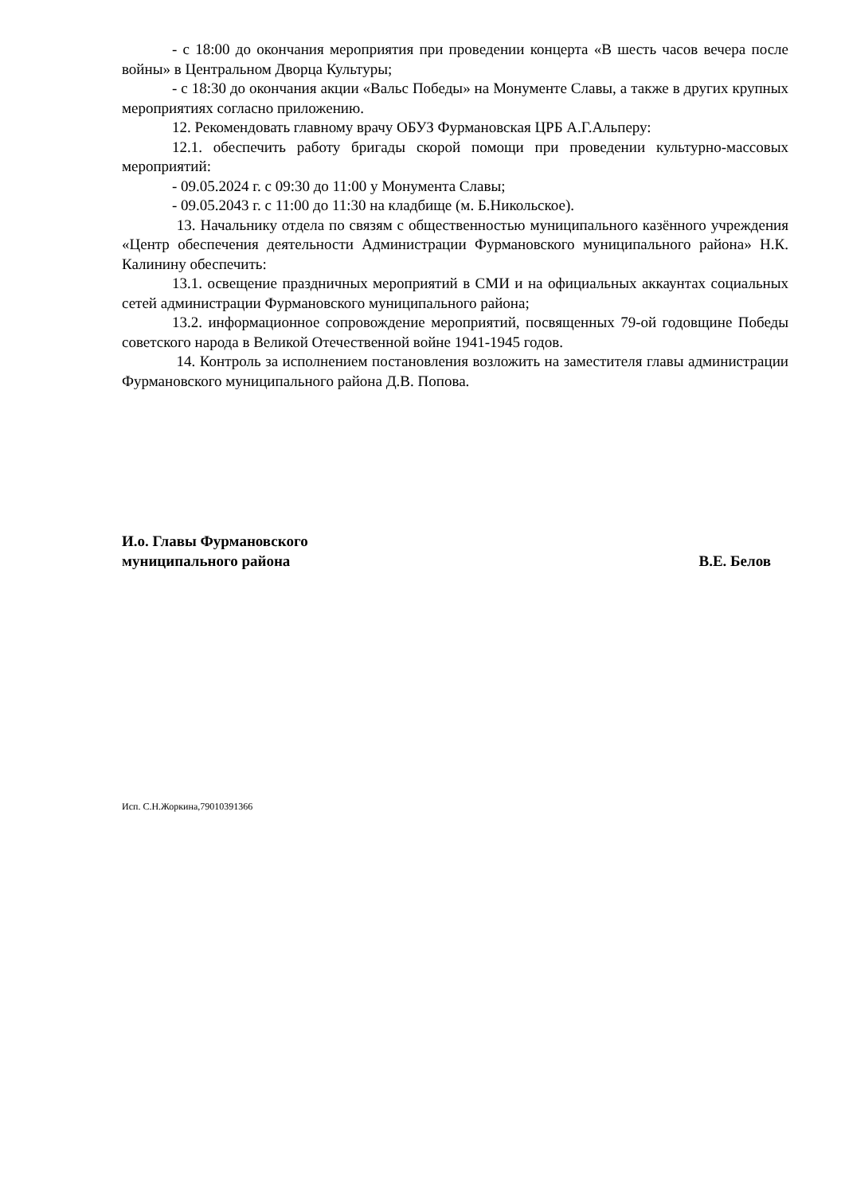- с 18:00 до окончания мероприятия при проведении концерта «В шесть часов вечера после войны» в Центральном Дворца Культуры;
- с 18:30 до окончания акции «Вальс Победы» на Монументе Славы, а также в других крупных мероприятиях согласно приложению.
12. Рекомендовать главному врачу ОБУЗ Фурмановская ЦРБ А.Г.Альперу:
12.1. обеспечить работу бригады скорой помощи при проведении культурно-массовых мероприятий:
- 09.05.2024 г. с 09:30 до 11:00 у Монумента Славы;
- 09.05.2043 г. с 11:00 до 11:30 на кладбище (м. Б.Никольское).
13. Начальнику отдела по связям с общественностью муниципального казённого учреждения «Центр обеспечения деятельности Администрации Фурмановского муниципального района» Н.К. Калинину обеспечить:
13.1. освещение праздничных мероприятий в СМИ и на официальных аккаунтах социальных сетей администрации Фурмановского муниципального района;
13.2. информационное сопровождение мероприятий, посвященных 79-ой годовщине Победы советского народа в Великой Отечественной войне 1941-1945 годов.
14. Контроль за исполнением постановления возложить на заместителя главы администрации Фурмановского муниципального района Д.В. Попова.
И.о. Главы Фурмановского
муниципального района
В.Е. Белов
Исп. С.Н.Жоркина,79010391366